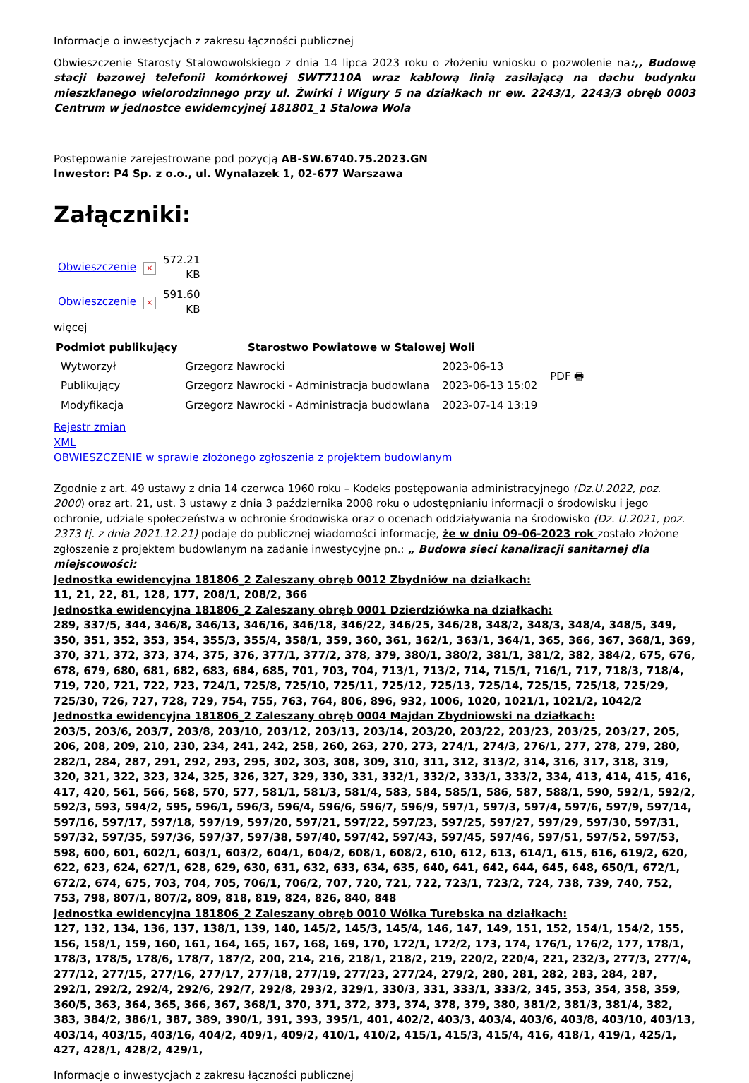Informacje o inwestycjach z zakresu łączności publicznej
Obwieszczenie Starosty Stalowowolskiego z dnia 14 lipca 2023 roku o złożeniu wniosku o pozwolenie na:,, Budowę stacji bazowej telefonii komórkowej SWT7110A wraz kablową linią zasilającą na dachu budynku mieszklanego wielorodzinnego przy ul. Żwirki i Wigury 5 na działkach nr ew. 2243/1, 2243/3 obręb 0003 Centrum w jednostce ewidemcyjnej 181801_1 Stalowa Wola
Postępowanie zarejestrowane pod pozycją AB-SW.6740.75.2023.GN
Inwestor: P4 Sp. z o.o., ul. Wynalazek 1, 02-677 Warszawa
Załączniki:
| Obwieszczenie | × | 572.21 KB |
| Obwieszczenie | × | 591.60 KB |
więcej
| Podmiot publikujący | Starostwo Powiatowe w Stalowej Woli | | PDF 🖶 |
| Wytworzył | Grzegorz Nawrocki | 2023-06-13 | |
| Publikujący | Grzegorz Nawrocki - Administracja budowlana | 2023-06-13 15:02 | |
| Modyfikacja | Grzegorz Nawrocki - Administracja budowlana | 2023-07-14 13:19 | |
Rejestr zmian
XML
OBWIESZCZENIE w sprawie złożonego zgłoszenia z projektem budowlanym
Zgodnie z art. 49 ustawy z dnia 14 czerwca 1960 roku – Kodeks postępowania administracyjnego (Dz.U.2022, poz. 2000) oraz art. 21, ust. 3 ustawy z dnia 3 października 2008 roku o udostępnianiu informacji o środowisku i jego ochronie, udziale społeczeństwa w ochronie środowiska oraz o ocenach oddziaływania na środowisko (Dz. U.2021, poz. 2373 tj. z dnia 2021.12.21) podaje do publicznej wiadomości informację, że w dniu 09-06-2023 rok zostało złożone zgłoszenie z projektem budowlanym na zadanie inwestycyjne pn.: „ Budowa sieci kanalizacji sanitarnej dla miejscowości:
Jednostka ewidencyjna 181806_2 Zaleszany obręb 0012 Zbydniów na działkach:
11, 21, 22, 81, 128, 177, 208/1, 208/2, 366
Jednostka ewidencyjna 181806_2 Zaleszany obręb 0001 Dzierdziówka na działkach:
289, 337/5, 344, 346/8, 346/13, 346/16, 346/18, 346/22, 346/25, 346/28, 348/2, 348/3, 348/4, 348/5, 349, 350, 351, 352, 353, 354, 355/3, 355/4, 358/1, 359, 360, 361, 362/1, 363/1, 364/1, 365, 366, 367, 368/1, 369, 370, 371, 372, 373, 374, 375, 376, 377/1, 377/2, 378, 379, 380/1, 380/2, 381/1, 381/2, 382, 384/2, 675, 676, 678, 679, 680, 681, 682, 683, 684, 685, 701, 703, 704, 713/1, 713/2, 714, 715/1, 716/1, 717, 718/3, 718/4, 719, 720, 721, 722, 723, 724/1, 725/8, 725/10, 725/11, 725/12, 725/13, 725/14, 725/15, 725/18, 725/29, 725/30, 726, 727, 728, 729, 754, 755, 763, 764, 806, 896, 932, 1006, 1020, 1021/1, 1021/2, 1042/2
Jednostka ewidencyjna 181806_2 Zaleszany obręb 0004 Majdan Zbydniowski na działkach:
203/5, 203/6, 203/7, 203/8, 203/10, 203/12, 203/13, 203/14, 203/20, 203/22, 203/23, 203/25, 203/27, 205, 206, 208, 209, 210, 230, 234, 241, 242, 258, 260, 263, 270, 273, 274/1, 274/3, 276/1, 277, 278, 279, 280, 282/1, 284, 287, 291, 292, 293, 295, 302, 303, 308, 309, 310, 311, 312, 313/2, 314, 316, 317, 318, 319, 320, 321, 322, 323, 324, 325, 326, 327, 329, 330, 331, 332/1, 332/2, 333/1, 333/2, 334, 413, 414, 415, 416, 417, 420, 561, 566, 568, 570, 577, 581/1, 581/3, 581/4, 583, 584, 585/1, 586, 587, 588/1, 590, 592/1, 592/2, 592/3, 593, 594/2, 595, 596/1, 596/3, 596/4, 596/6, 596/7, 596/9, 597/1, 597/3, 597/4, 597/6, 597/9, 597/14, 597/16, 597/17, 597/18, 597/19, 597/20, 597/21, 597/22, 597/23, 597/25, 597/27, 597/29, 597/30, 597/31, 597/32, 597/35, 597/36, 597/37, 597/38, 597/40, 597/42, 597/43, 597/45, 597/46, 597/51, 597/52, 597/53, 598, 600, 601, 602/1, 603/1, 603/2, 604/1, 604/2, 608/1, 608/2, 610, 612, 613, 614/1, 615, 616, 619/2, 620, 622, 623, 624, 627/1, 628, 629, 630, 631, 632, 633, 634, 635, 640, 641, 642, 644, 645, 648, 650/1, 672/1, 672/2, 674, 675, 703, 704, 705, 706/1, 706/2, 707, 720, 721, 722, 723/1, 723/2, 724, 738, 739, 740, 752, 753, 798, 807/1, 807/2, 809, 818, 819, 824, 826, 840, 848
Jednostka ewidencyjna 181806_2 Zaleszany obręb 0010 Wólka Turebska na działkach:
127, 132, 134, 136, 137, 138/1, 139, 140, 145/2, 145/3, 145/4, 146, 147, 149, 151, 152, 154/1, 154/2, 155, 156, 158/1, 159, 160, 161, 164, 165, 167, 168, 169, 170, 172/1, 172/2, 173, 174, 176/1, 176/2, 177, 178/1, 178/3, 178/5, 178/6, 178/7, 187/2, 200, 214, 216, 218/1, 218/2, 219, 220/2, 220/4, 221, 232/3, 277/3, 277/4, 277/12, 277/15, 277/16, 277/17, 277/18, 277/19, 277/23, 277/24, 279/2, 280, 281, 282, 283, 284, 287, 292/1, 292/2, 292/4, 292/6, 292/7, 292/8, 293/2, 329/1, 330/3, 331, 333/1, 333/2, 345, 353, 354, 358, 359, 360/5, 363, 364, 365, 366, 367, 368/1, 370, 371, 372, 373, 374, 378, 379, 380, 381/2, 381/3, 381/4, 382, 383, 384/2, 386/1, 387, 389, 390/1, 391, 393, 395/1, 401, 402/2, 403/3, 403/4, 403/6, 403/8, 403/10, 403/13, 403/14, 403/15, 403/16, 404/2, 409/1, 409/2, 410/1, 410/2, 415/1, 415/3, 415/4, 416, 418/1, 419/1, 425/1, 427, 428/1, 428/2, 429/1,
Informacje o inwestycjach z zakresu łączności publicznej